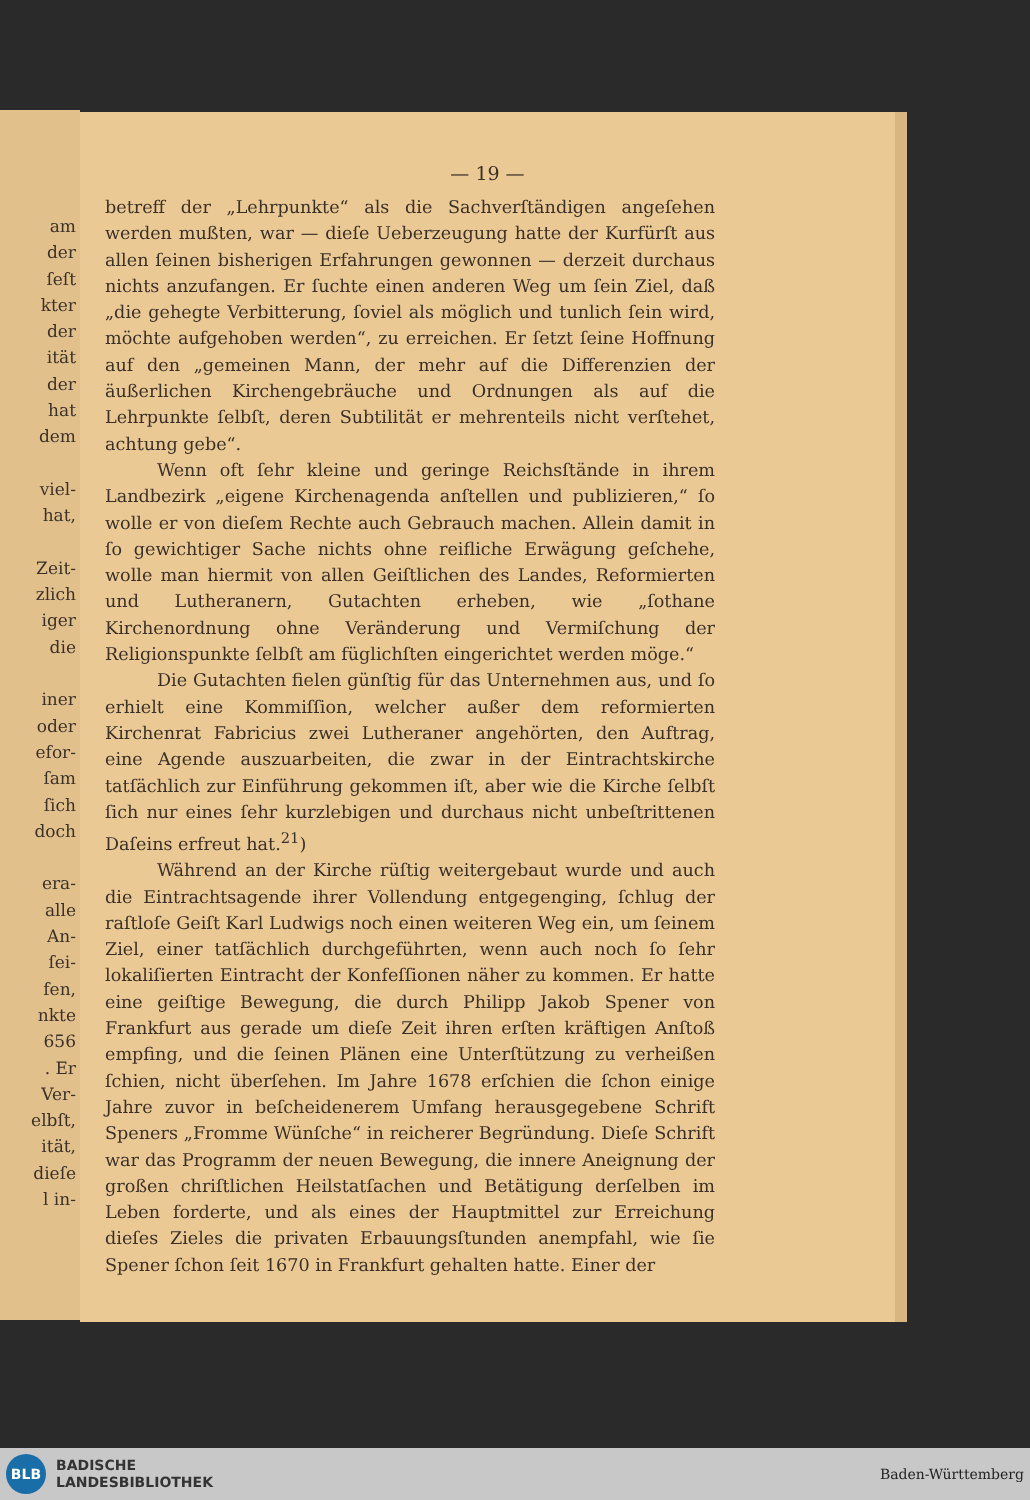am
der
ſeſt
kter
der
ität
der
hat
dem
viel-
hat,
Zeit-
zlich
iger
die
iner
oder
efor-
ſam
ſich
doch
era-
alle
An-
ſei-
fen,
nkte
656
. Er
Ver-
elbſt,
ität,
dieſe
l in-
— 19 —
betreff der „Lehrpunkte“ als die Sachverſtändigen angeſehen werden mußten, war — dieſe Ueberzeugung hatte der Kurfürſt aus allen ſeinen bisherigen Erfahrungen gewonnen — derzeit durchaus nichts anzufangen. Er ſuchte einen anderen Weg um ſein Ziel, daß „die gehegte Verbitterung, ſoviel als möglich und tunlich ſein wird, möchte aufgehoben werden“, zu erreichen. Er ſetzt ſeine Hoffnung auf den „gemeinen Mann, der mehr auf die Differenzien der äußerlichen Kirchengebräuche und Ordnungen als auf die Lehrpunkte ſelbſt, deren Subtilität er mehrenteils nicht verſtehet, achtung gebe“.
Wenn oft ſehr kleine und geringe Reichsſtände in ihrem Landbezirk „eigene Kirchenagenda anſtellen und publizieren,“ ſo wolle er von dieſem Rechte auch Gebrauch machen. Allein damit in ſo gewichtiger Sache nichts ohne reifliche Erwägung geſchehe, wolle man hiermit von allen Geiſtlichen des Landes, Reformierten und Lutheranern, Gutachten erheben, wie „ſothane Kirchenordnung ohne Veränderung und Vermiſchung der Religionspunkte ſelbſt am füglichſten eingerichtet werden möge.“
Die Gutachten fielen günſtig für das Unternehmen aus, und ſo erhielt eine Kommiſſion, welcher außer dem reformierten Kirchenrat Fabricius zwei Lutheraner angehörten, den Auftrag, eine Agende auszuarbeiten, die zwar in der Eintrachtskirche tatſächlich zur Einführung gekommen iſt, aber wie die Kirche ſelbſt ſich nur eines ſehr kurzlebigen und durchaus nicht unbeſtrittenen Daſeins erfreut hat.<sup>21</sup>)
Während an der Kirche rüſtig weitergebaut wurde und auch die Eintrachtsagende ihrer Vollendung entgegenging, ſchlug der raſtloſe Geiſt Karl Ludwigs noch einen weiteren Weg ein, um ſeinem Ziel, einer tatſächlich durchgeführten, wenn auch noch ſo ſehr lokaliſierten Eintracht der Konfeſſionen näher zu kommen. Er hatte eine geiſtige Bewegung, die durch Philipp Jakob Spener von Frankfurt aus gerade um dieſe Zeit ihren erſten kräftigen Anſtoß empfing, und die ſeinen Plänen eine Unterſtützung zu verheißen ſchien, nicht überſehen. Im Jahre 1678 erſchien die ſchon einige Jahre zuvor in beſcheidenerem Umfang herausgegebene Schrift Speners „Fromme Wünſche“ in reicherer Begründung. Dieſe Schrift war das Programm der neuen Bewegung, die innere Aneignung der großen chriſtlichen Heilstatſachen und Betätigung derſelben im Leben forderte, und als eines der Hauptmittel zur Erreichung dieſes Zieles die privaten Erbauungsſtunden anempfahl, wie ſie Spener ſchon ſeit 1670 in Frankfurt gehalten hatte. Einer der
BLB
BADISCHE
LANDESBIBLIOTHEK
Baden-Württemberg